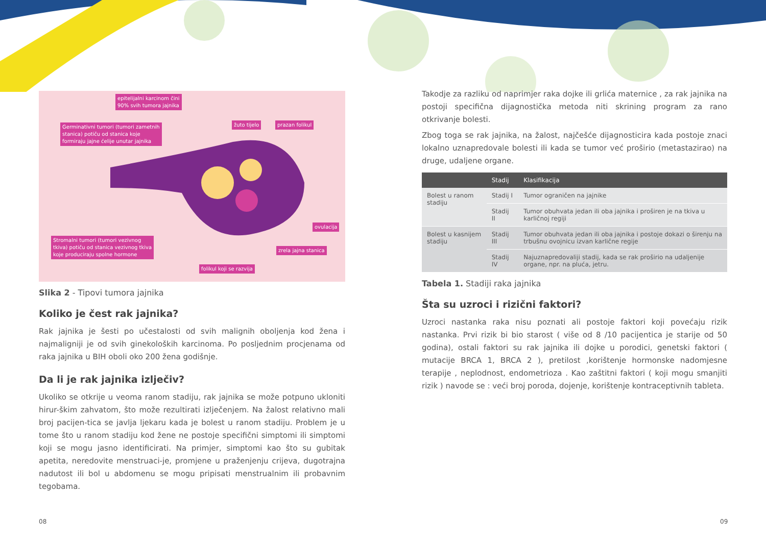epitelijalni karcinom čini
90% svih tumora jajnika
Germinativni tumori (tumori zametnih
stanica) potiču od stanica koje
formiraju jajne ćelije unutar jajnika
žuto tijelo prazan folikul
ovulacija
Stromalni tumori (tumori vezivnog
tkiva) potiču od stanica vezivnog tkiva
koje produciraju spolne hormone zrela jajna stanica
folikul koji se razvija
Slika 2 - Tipovi tumora jajnika
Koliko je čest rak jajnika?
Rak jajnika je šesti po učestalosti od svih malignih oboljenja kod žena i najmaligniji je od svih ginekoloških karcinoma. Po posljednim procjenama od raka jajnika u BIH oboli oko 200 žena godišnje.
Da li je rak jajnika izlječiv?
Ukoliko se otkrije u veoma ranom stadiju, rak jajnika se može potpuno ukloniti hirur-škim zahvatom, što može rezultirati izlječenjem. Na žalost relativno mali broj pacijen-tica se javlja ljekaru kada je bolest u ranom stadiju. Problem je u tome što u ranom stadiju kod žene ne postoje specifični simptomi ili simptomi koji se mogu jasno identificirati. Na primjer, simptomi kao što su gubitak apetita, neredovite menstruaci-je, promjene u praženjenju crijeva, dugotrajna nadutost ili bol u abdomenu se mogu pripisati menstrualnim ili probavnim tegobama.
Takodje za razliku od naprimjer raka dojke ili grlića maternice , za rak jajnika na postoji specifična dijagnostička metoda niti skrining program za rano otkrivanje bolesti.
Zbog toga se rak jajnika, na žalost, najčešće dijagnosticira kada postoje znaci lokalno uznapredovale bolesti ili kada se tumor već proširio (metastazirao) na druge, udaljene organe.
| | Stadij | Klasifikacija |
| --- | --- | --- |
| Bolest u ranom stadiju | Stadij I | Tumor ograničen na jajnike |
| | Stadij II | Tumor obuhvata jedan ili oba jajnika i proširen je na tkiva u karličnoj regiji |
| Bolest u kasnijem stadiju | Stadij III | Tumor obuhvata jedan ili oba jajnika i postoje dokazi o širenju na trbušnu ovojnicu izvan karlične regije |
| | Stadij IV | Najuznapredovaliji stadij, kada se rak proširio na udaljenije organe, npr. na pluća, jetru. |
Tabela 1. Stadiji raka jajnika
Šta su uzroci i rizični faktori?
Uzroci nastanka raka nisu poznati ali postoje faktori koji povećaju rizik nastanka. Prvi rizik bi bio starost ( više od 8 /10 pacijentica je starije od 50 godina), ostali faktori su rak jajnika ili dojke u porodici, genetski faktori ( mutacije BRCA 1, BRCA 2 ), pretilost ,korištenje hormonske nadomjesne terapije , neplodnost, endometrioza . Kao zaštitni faktori ( koji mogu smanjiti rizik ) navode se : veći broj poroda, dojenje, korištenje kontraceptivnih tableta.
08 09